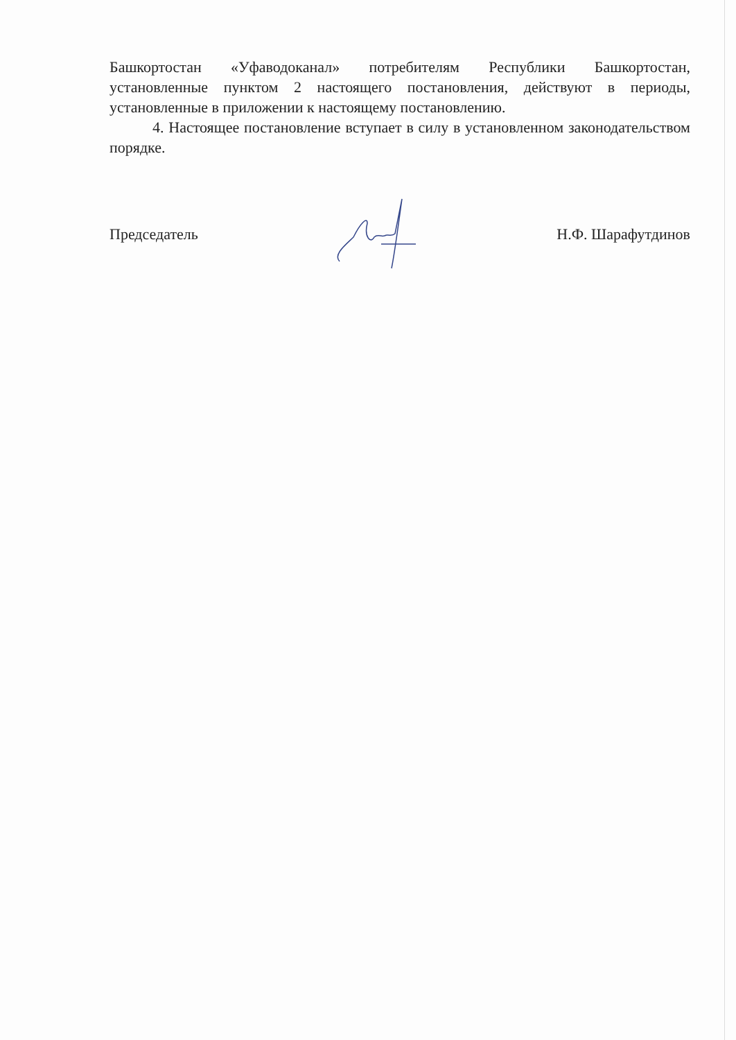Башкортостан «Уфаводоканал» потребителям Республики Башкортостан, установленные пунктом 2 настоящего постановления, действуют в периоды, установленные в приложении к настоящему постановлению.
4. Настоящее постановление вступает в силу в установленном законодательством порядке.
Председатель Н.Ф. Шарафутдинов